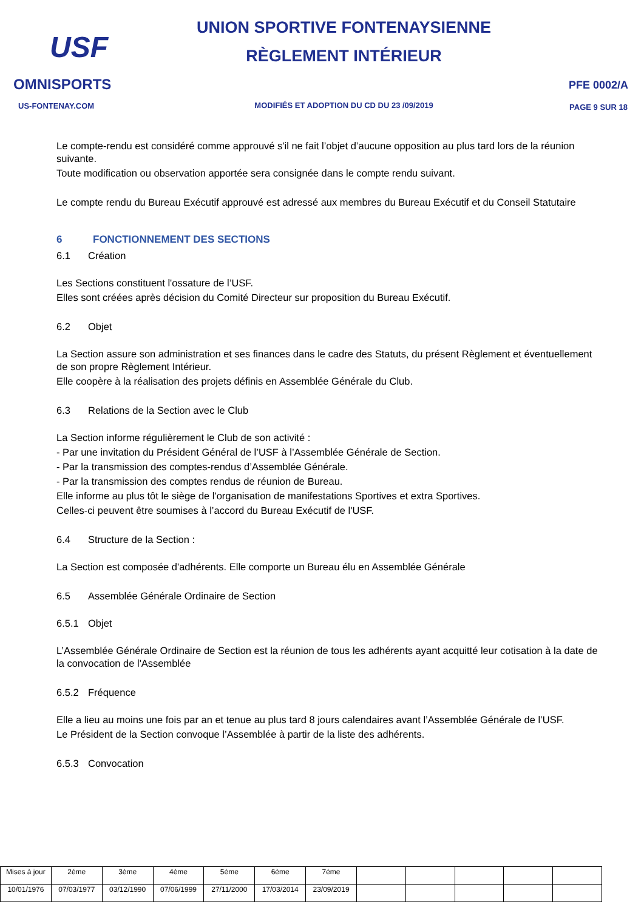USF
OMNISPORTS
US-FONTENAY.COM
UNION SPORTIVE FONTENAYSIENNE
RÈGLEMENT INTÉRIEUR
MODIFIÉS ET ADOPTION DU CD DU 23 /09/2019
PFE 0002/A
PAGE 9 SUR 18
Le compte-rendu est considéré comme approuvé s'il ne fait l’objet d’aucune opposition au plus tard lors de la réunion suivante.
Toute modification ou observation apportée sera consignée dans le compte rendu suivant.
Le compte rendu du Bureau Exécutif approuvé est adressé aux membres du Bureau Exécutif et du Conseil Statutaire
6 FONCTIONNEMENT DES SECTIONS
6.1 Création
Les Sections constituent l'ossature de l’USF.
Elles sont créées après décision du Comité Directeur sur proposition du Bureau Exécutif.
6.2 Objet
La Section assure son administration et ses finances dans le cadre des Statuts, du présent Règlement et éventuellement de son propre Règlement Intérieur.
Elle coopère à la réalisation des projets définis en Assemblée Générale du Club.
6.3 Relations de la Section avec le Club
La Section informe régulièrement le Club de son activité :
- Par une invitation du Président Général de l’USF à l’Assemblée Générale de Section.
- Par la transmission des comptes-rendus d’Assemblée Générale.
- Par la transmission des comptes rendus de réunion de Bureau.
Elle informe au plus tôt le siège de l'organisation de manifestations Sportives et extra Sportives.
Celles-ci peuvent être soumises à l’accord du Bureau Exécutif de l'USF.
6.4 Structure de la Section :
La Section est composée d'adhérents. Elle comporte un Bureau élu en Assemblée Générale
6.5 Assemblée Générale Ordinaire de Section
6.5.1 Objet
L’Assemblée Générale Ordinaire de Section est la réunion de tous les adhérents ayant acquitté leur cotisation à la date de la convocation de l'Assemblée
6.5.2 Fréquence
Elle a lieu au moins une fois par an et tenue au plus tard 8 jours calendaires avant l’Assemblée Générale de l’USF.
Le Président de la Section convoque l’Assemblée à partir de la liste des adhérents.
6.5.3 Convocation
| Mises à jour | 2éme | 3ème | 4ème | 5éme | 6ème | 7éme | | | | | |
| 10/01/1976 | 07/03/1977 | 03/12/1990 | 07/06/1999 | 27/11/2000 | 17/03/2014 | 23/09/2019 | | | | | |